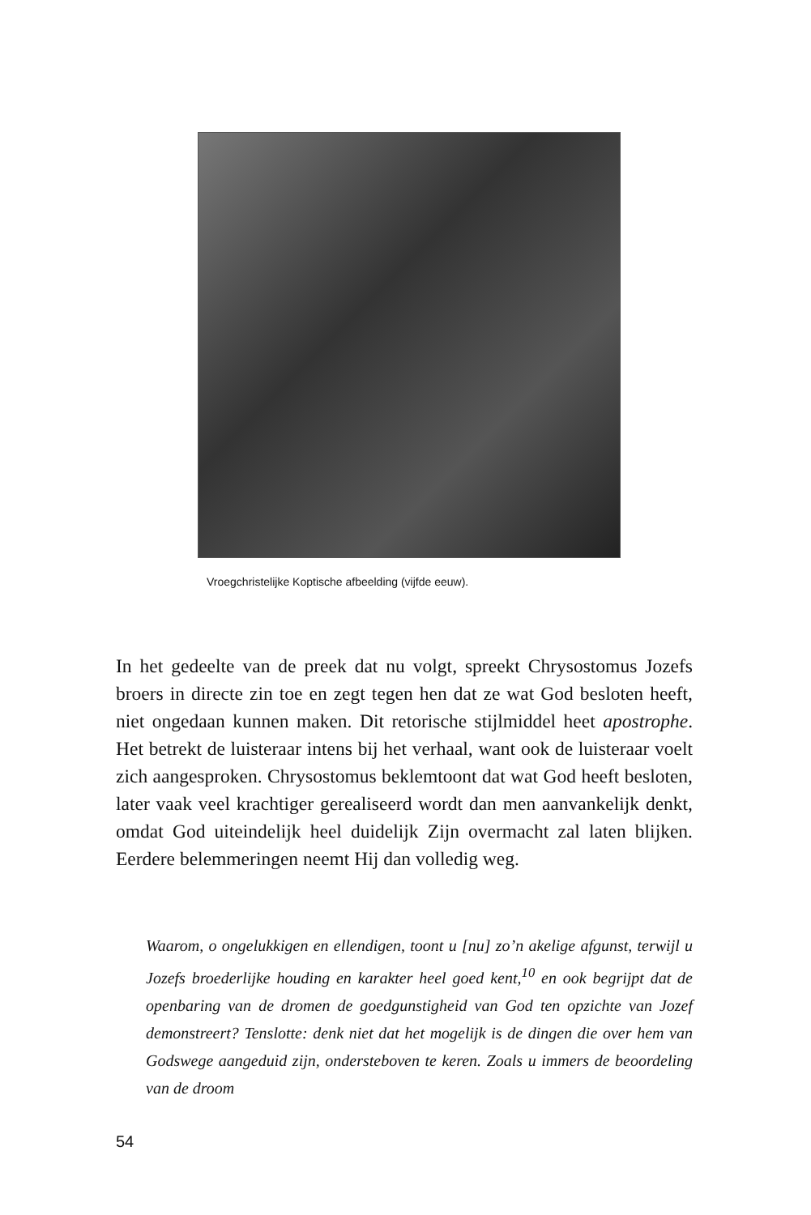Vroegchristelijke Koptische afbeelding (vijfde eeuw).
In het gedeelte van de preek dat nu volgt, spreekt Chrysostomus Jozefs broers in directe zin toe en zegt tegen hen dat ze wat God besloten heeft, niet ongedaan kunnen maken. Dit retorische stijlmiddel heet apostrophe. Het betrekt de luisteraar intens bij het verhaal, want ook de luisteraar voelt zich aangesproken. Chrysostomus beklemtoont dat wat God heeft besloten, later vaak veel krachtiger gerealiseerd wordt dan men aanvankelijk denkt, omdat God uiteindelijk heel duidelijk Zijn overmacht zal laten blijken. Eerdere belemmeringen neemt Hij dan volledig weg.
Waarom, o ongelukkigen en ellendigen, toont u [nu] zo’n akelige afgunst, terwijl u Jozefs broederlijke houding en karakter heel goed kent,<sup>10</sup> en ook begrijpt dat de openbaring van de dromen de goedgunstigheid van God ten opzichte van Jozef demonstreert? Tenslotte: denk niet dat het mogelijk is de dingen die over hem van Godswege aangeduid zijn, ondersteboven te keren. Zoals u immers de beoordeling van de droom
54